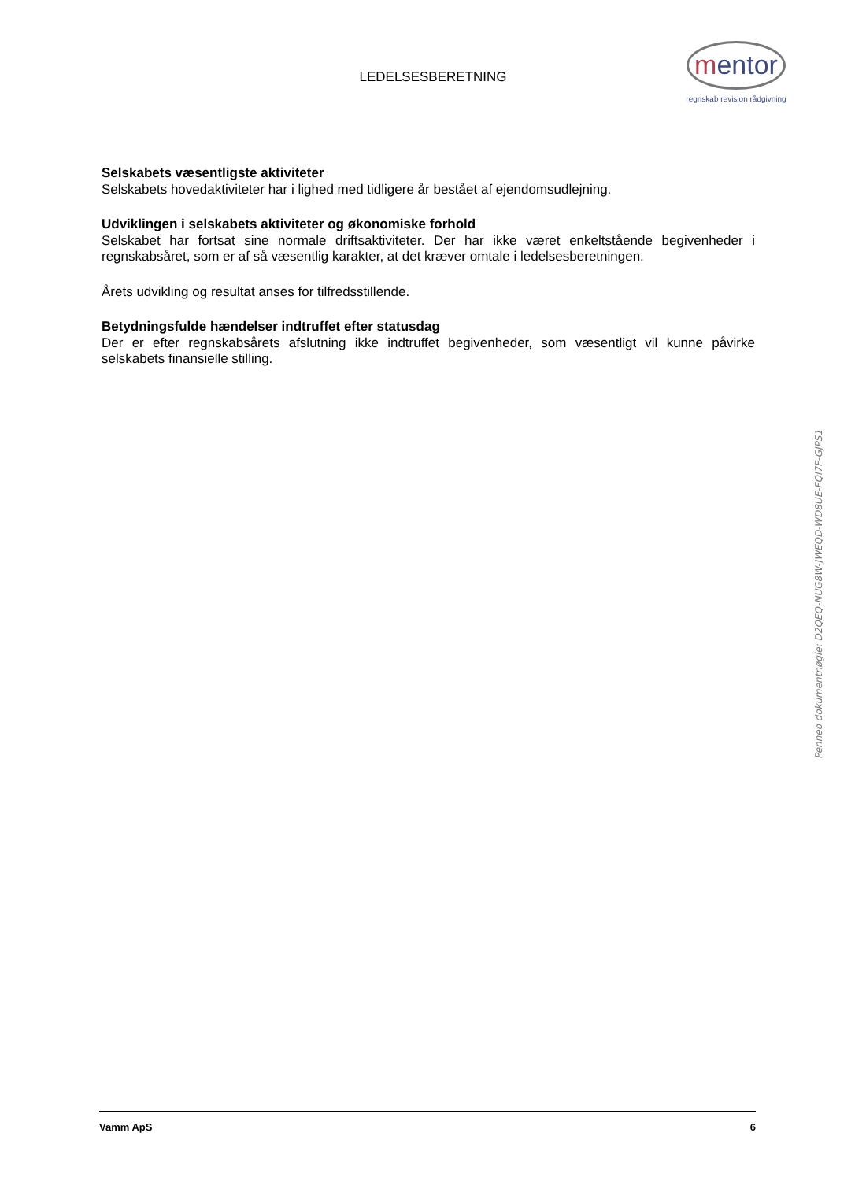LEDELSESBERETNING
mentor
regnskab revision rådgivning
Selskabets væsentligste aktiviteter
Selskabets hovedaktiviteter har i lighed med tidligere år bestået af ejendomsudlejning.
Udviklingen i selskabets aktiviteter og økonomiske forhold
Selskabet har fortsat sine normale driftsaktiviteter. Der har ikke været enkeltstående begivenheder i regnskabsåret, som er af så væsentlig karakter, at det kræver omtale i ledelsesberetningen.
Årets udvikling og resultat anses for tilfredsstillende.
Betydningsfulde hændelser indtruffet efter statusdag
Der er efter regnskabsårets afslutning ikke indtruffet begivenheder, som væsentligt vil kunne påvirke selskabets finansielle stilling.
Penneo dokumentnøgle: D2QEQ-NUG8W-JWEQD-WD8UE-FQI7F-GJPS1
Vamm ApS 6